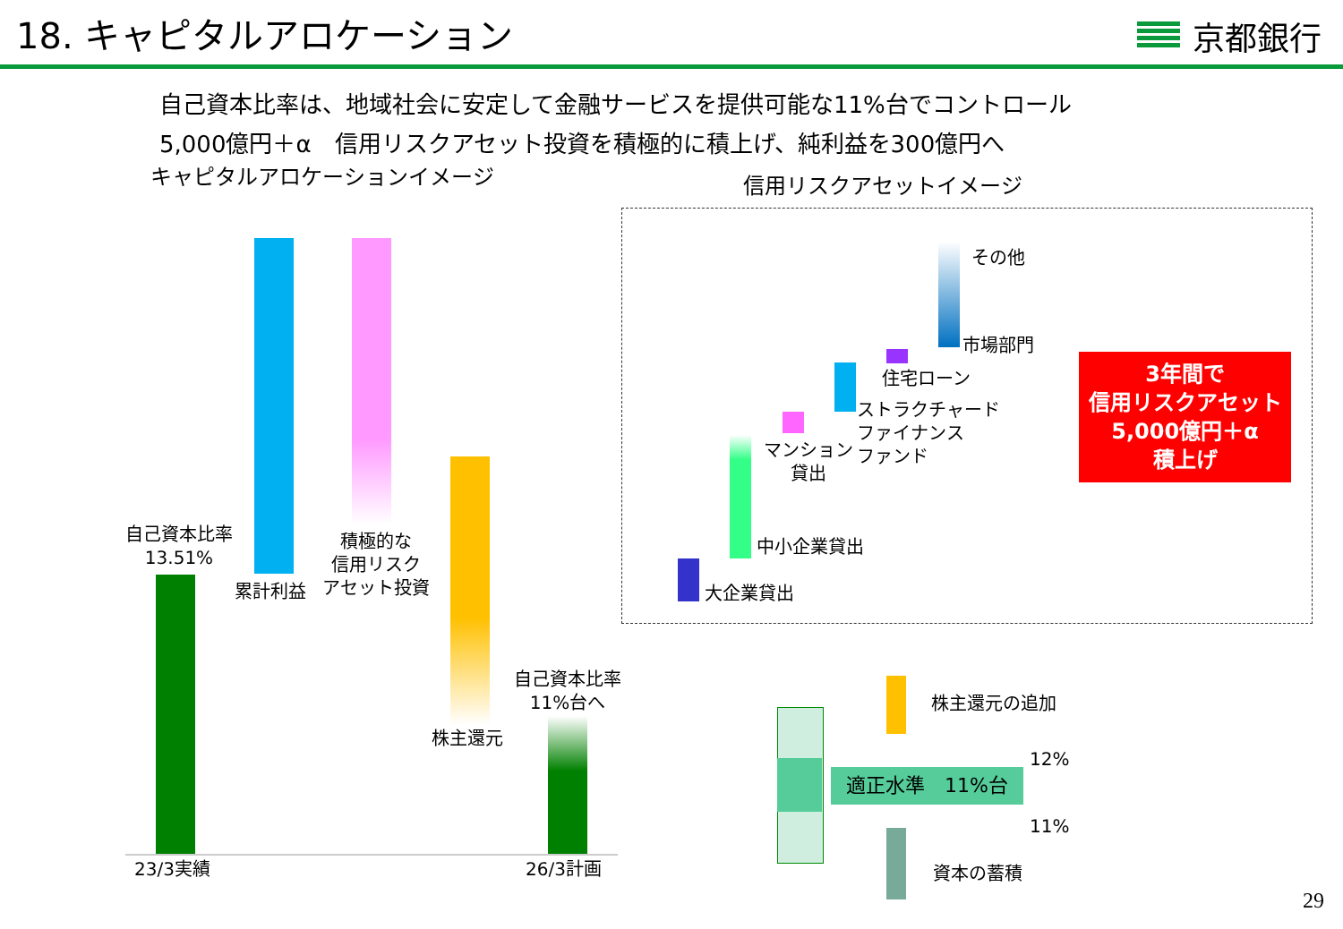18. キャピタルアロケーション
京都銀行
自己資本比率は、地域社会に安定して金融サービスを提供可能な11%台でコントロール
5,000億円＋α　信用リスクアセット投資を積極的に積上げ、純利益を300億円へ
キャピタルアロケーションイメージ 信用リスクアセットイメージ
自己資本比率
13.51%
累計利益
積極的な
信用リスク
アセット投資
株主還元
自己資本比率
11%台へ
23/3実績 26/3計画
その他
市場部門
住宅ローン
ストラクチャード
ファイナンス
ファンド
マンション
貸出
中小企業貸出
大企業貸出
3年間で
信用リスクアセット
5,000億円＋α
積上げ
適正水準　11%台
株主還元の追加
12%
11%
資本の蓄積
29